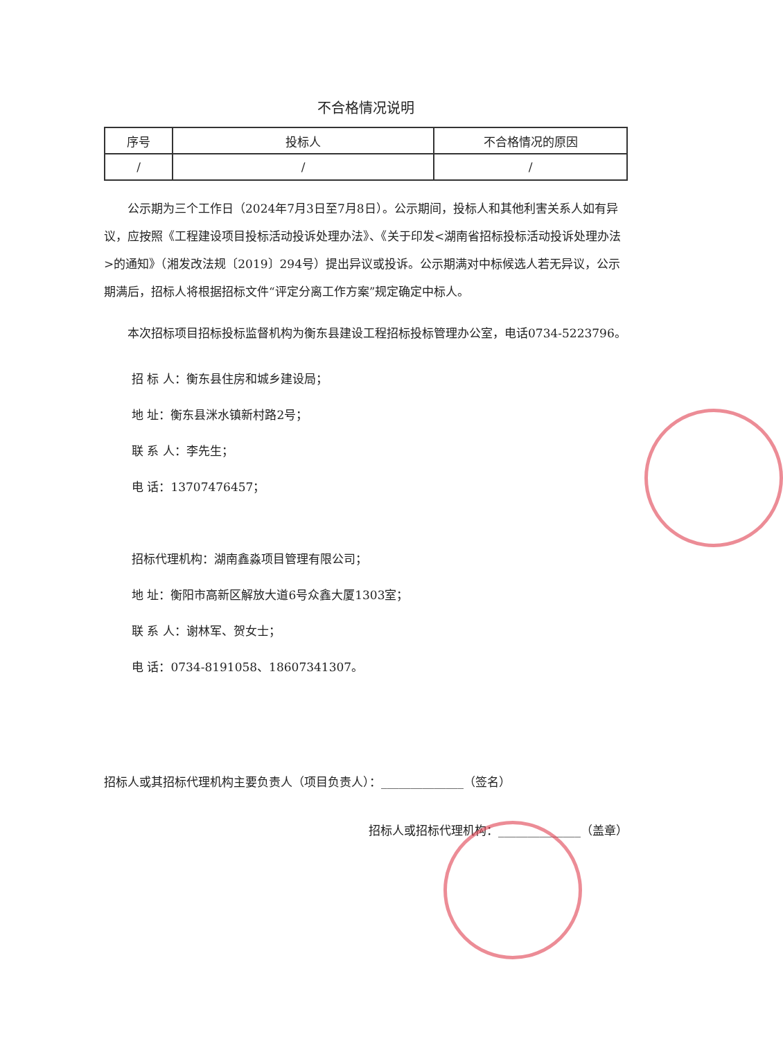不合格情况说明
| 序号 | 投标人 | 不合格情况的原因 |
| --- | --- | --- |
| / | / | / |
公示期为三个工作日（2024年7月3日至7月8日）。公示期间，投标人和其他利害关系人如有异议，应按照《工程建设项目投标活动投诉处理办法》、《关于印发<湖南省招标投标活动投诉处理办法>的通知》（湘发改法规〔2019〕294号）提出异议或投诉。公示期满对中标候选人若无异议，公示期满后，招标人将根据招标文件“评定分离工作方案”规定确定中标人。
本次招标项目招标投标监督机构为衡东县建设工程招标投标管理办公室，电话0734-5223796。
招 标 人：衡东县住房和城乡建设局；
地 址：衡东县洣水镇新村路2号；
联 系 人：李先生；
电 话：13707476457；
招标代理机构：湖南鑫淼项目管理有限公司；
地 址：衡阳市高新区解放大道6号众鑫大厦1303室；
联 系 人：谢林军、贺女士；
电 话：0734-8191058、18607341307。
招标人或其招标代理机构主要负责人（项目负责人）：______________（签名）
招标人或招标代理机构：______________（盖章）